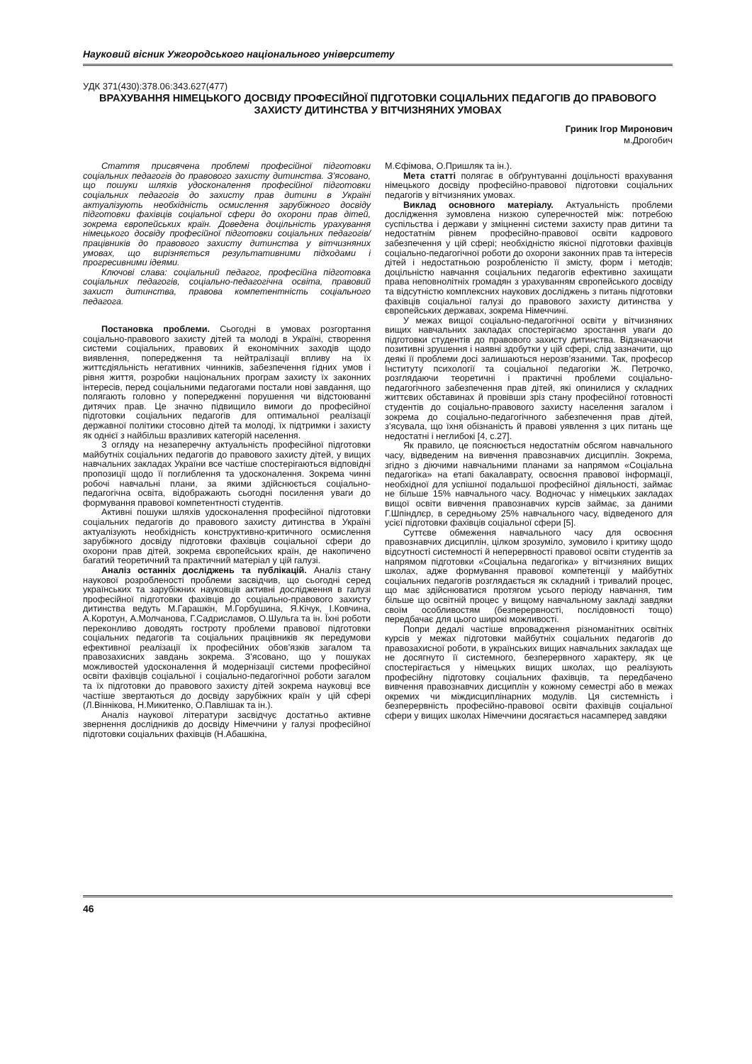Науковий вісник Ужгородського національного університету
УДК 371(430):378.06:343.627(477)
ВРАХУВАННЯ НІМЕЦЬКОГО ДОСВІДУ ПРОФЕСІЙНОЇ ПІДГОТОВКИ СОЦІАЛЬНИХ ПЕДАГОГІВ ДО ПРАВОВОГО ЗАХИСТУ ДИТИНСТВА У ВІТЧИЗНЯНИХ УМОВАХ
Гриник Ігор Миронович
м.Дрогобич
Стаття присвячена проблемі професійної підготовки соціальних педагогів до правового захисту дитинства. З’ясовано, що пошуки шляхів удосконалення професійної підготовки соціальних педагогів до захисту прав дитини в Україні актуалізують необхідність осмислення зарубіжного досвіду підготовки фахівців соціальної сфери до охорони прав дітей, зокрема європейських країн. Доведена доцільність урахування німецького досвіду професійної підготовки соціальних педагогів/працівників до правового захисту дитинства у вітчизняних умовах, що вирізняється результативними підходами і прогресивними ідеями.
Ключові слава: соціальний педагог, професійна підготовка соціальних педагогів, соціально-педагогічна освіта, правовий захист дитинства, правова компетентність соціального педагога.
Постановка проблеми. Сьогодні в умовах розгортання соціально-правового захисту дітей та молоді в Україні, створення системи соціальних, правових й економічних заходів щодо виявлення, попередження та нейтралізації впливу на їх життєдіяльність негативних чинників, забезпечення гідних умов і рівня життя, розробки національних програм захисту їх законних інтересів, перед соціальними педагогами постали нові завдання, що полягають головно у попередженні порушення чи відстоюванні дитячих прав. Це значно підвищило вимоги до професійної підготовки соціальних педагогів для оптимальної реалізації державної політики стосовно дітей та молоді, їх підтримки і захисту як однієї з найбільш вразливих категорій населення.
З огляду на незаперечну актуальність професійної підготовки майбутніх соціальних педагогів до правового захисту дітей, у вищих навчальних закладах України все частіше спостерігаються відповідні пропозиції щодо її поглиблення та удосконалення. Зокрема чинні робочі навчальні плани, за якими здійснюється соціально-педагогічна освіта, відображають сьогодні посилення уваги до формування правової компетентності студентів.
Активні пошуки шляхів удосконалення професійної підготовки соціальних педагогів до правового захисту дитинства в Україні актуалізують необхідність конструктивно-критичного осмислення зарубіжного досвіду підготовки фахівців соціальної сфери до охорони прав дітей, зокрема європейських країн, де накопичено багатий теоретичний та практичний матеріал у цій галузі.
Аналіз останніх досліджень та публікацій. Аналіз стану наукової розробленості проблеми засвідчив, що сьогодні серед українських та зарубіжних науковців активні дослідження в галузі професійної підготовки фахівців до соціально-правового захисту дитинства ведуть М.Гарашкін, М.Горбушина, Я.Кічук, І.Ковчина, А.Коротун, А.Молчанова, Г.Садрисламов, О.Шульга та ін. Їхні роботи переконливо доводять гостроту проблеми правової підготовки соціальних педагогів та соціальних працівників як передумови ефективної реалізації їх професійних обов’язків загалом та правозахисних завдань зокрема. З’ясовано, що у пошуках можливостей удосконалення й модернізації системи професійної освіти фахівців соціальної і соціально-педагогічної роботи загалом та їх підготовки до правового захисту дітей зокрема науковці все частіше звертаються до досвіду зарубіжних країн у цій сфері (Л.Віннікова, Н.Микитенко, О.Павлішак та ін.).
Аналіз наукової літератури засвідчує достатньо активне звернення дослідників до досвіду Німеччини у галузі професійної підготовки соціальних фахівців (Н.Абашкіна,
М.Єфімова, О.Пришляк та ін.).
Мета статті полягає в обґрунтуванні доцільності врахування німецького досвіду професійно-правової підготовки соціальних педагогів у вітчизняних умовах.
Виклад основного матеріалу. Актуальність проблеми дослідження зумовлена низкою суперечностей між: потребою суспільства і держави у зміцненні системи захисту прав дитини та недостатнім рівнем професійно-правової освіти кадрового забезпечення у цій сфері; необхідністю якісної підготовки фахівців соціально-педагогічної роботи до охорони законних прав та інтересів дітей і недостатньою розробленістю її змісту, форм і методів; доцільністю навчання соціальних педагогів ефективно захищати права неповнолітніх громадян з урахуванням європейського досвіду та відсутністю комплексних наукових досліджень з питань підготовки фахівців соціальної галузі до правового захисту дитинства у європейських державах, зокрема Німеччині.
У межах вищої соціально-педагогічної освіти у вітчизняних вищих навчальних закладах спостерігаємо зростання уваги до підготовки студентів до правового захисту дитинства. Відзначаючи позитивні зрушення і наявні здобутки у цій сфері, слід зазначити, що деякі її проблеми досі залишаються нерозв’язаними. Так, професор Інституту психології та соціальної педагогіки Ж. Петрочко, розглядаючи теоретичні і практичні проблеми соціально-педагогічного забезпечення прав дітей, які опинилися у складних життєвих обставинах й провівши зріз стану професійної готовності студентів до соціально-правового захисту населення загалом і зокрема до соціально-педагогічного забезпечення прав дітей, з’ясувала, що їхня обізнаність й правові уявлення з цих питань ще недостатні і неглибокі [4, с.27].
Як правило, це пояснюється недостатнім обсягом навчального часу, відведеним на вивчення правознавчих дисциплін. Зокрема, згідно з діючими навчальними планами за напрямом «Соціальна педагогіка» на етапі бакалаврату, освоєння правової інформації, необхідної для успішної подальшої професійної діяльності, займає не більше 15% навчального часу. Водночас у німецьких закладах вищої освіти вивчення правознавчих курсів займає, за даними Г.Шпіндлєр, в середньому 25% навчального часу, відведеного для усієї підготовки фахівців соціальної сфери [5].
Суттєве обмеження навчального часу для освоєння правознавчих дисциплін, цілком зрозуміло, зумовило і критику щодо відсутності системності й неперервності правової освіти студентів за напрямом підготовки «Соціальна педагогіка» у вітчизняних вищих школах, адже формування правової компетенції у майбутніх соціальних педагогів розглядається як складний і тривалий процес, що має здійснюватися протягом усього періоду навчання, тим більше що освітній процес у вищому навчальному закладі завдяки своїм особливостям (безперервності, послідовності тощо) передбачає для цього широкі можливості.
Попри дедалі частіше впровадження різноманітних освітніх курсів у межах підготовки майбутніх соціальних педагогів до правозахисної роботи, в українських вищих навчальних закладах ще не досягнуто її системного, безперервного характеру, як це спостерігається у німецьких вищих школах, що реалізують професійну підготовку соціальних фахівців, та передбачено вивчення правознавчих дисциплін у кожному семестрі або в межах окремих чи міждисциплінарних модулів. Ця системність і безперервність професійно-правової освіти фахівців соціальної сфери у вищих школах Німеччини досягається насамперед завдяки
46